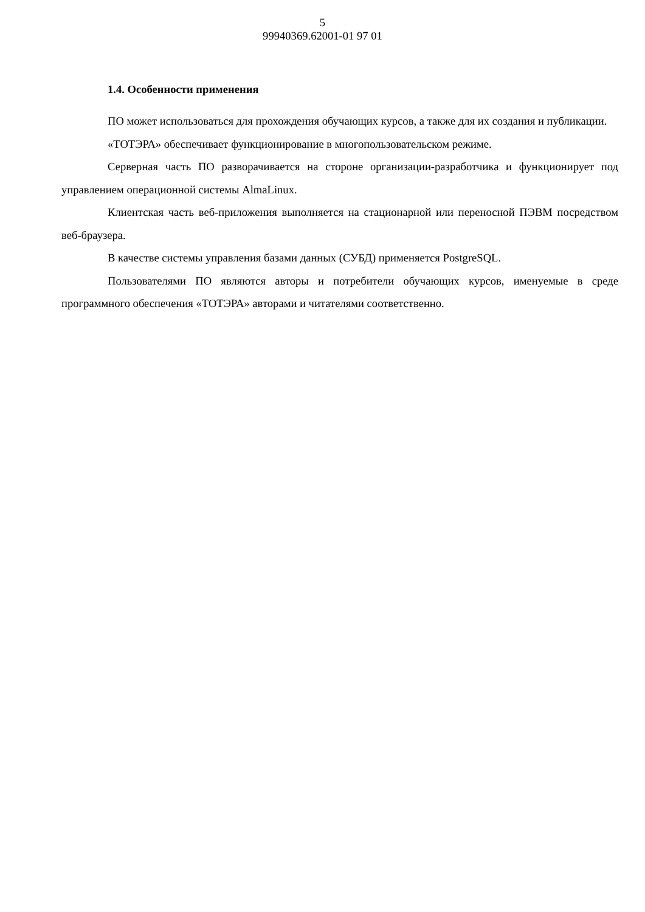5
99940369.62001-01 97 01
1.4. Особенности применения
ПО может использоваться для прохождения обучающих курсов, а также для их создания и публикации.
«ТОТЭРА» обеспечивает функционирование в многопользовательском режиме.
Серверная часть ПО разворачивается на стороне организации-разработчика и функционирует под управлением операционной системы AlmaLinux.
Клиентская часть веб-приложения выполняется на стационарной или переносной ПЭВМ посредством веб-браузера.
В качестве системы управления базами данных (СУБД) применяется PostgreSQL.
Пользователями ПО являются авторы и потребители обучающих курсов, именуемые в среде программного обеспечения «ТОТЭРА» авторами и читателями соответственно.